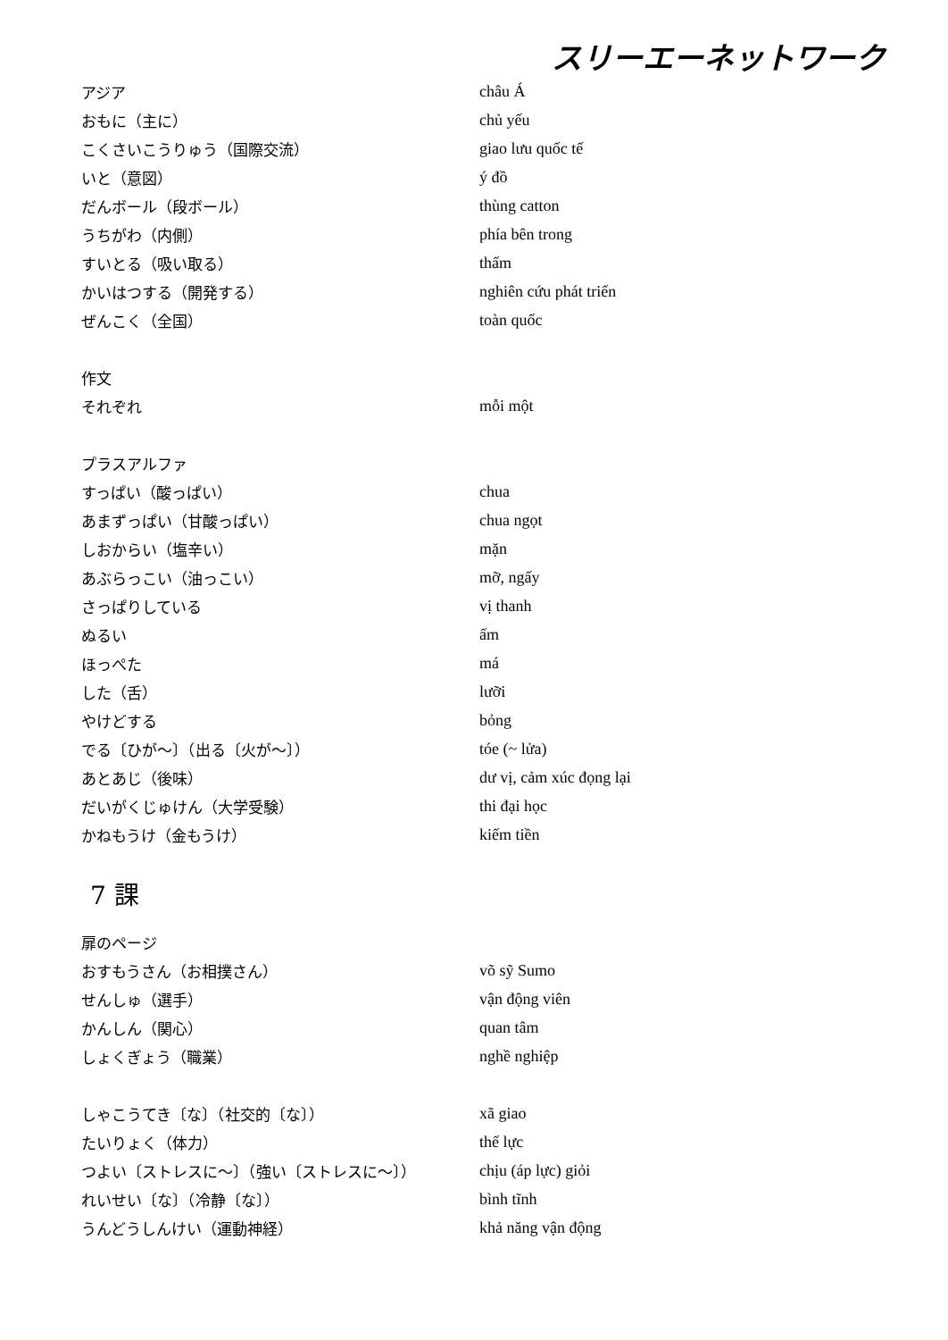スリーエーネットワーク
アジア châu Á
おもに（主に） chủ yếu
こくさいこうりゅう（国際交流） giao lưu quốc tế
いと（意図） ý đồ
だんボール（段ボール） thùng catton
うちがわ（内側） phía bên trong
すいとる（吸い取る） thấm
かいはつする（開発する） nghiên cứu phát triển
ぜんこく（全国） toàn quốc
作文
それぞれ mỗi một
プラスアルファ
すっぱい（酸っぱい） chua
あまずっぱい（甘酸っぱい） chua ngọt
しおからい（塩辛い） mặn
あぶらっこい（油っこい） mỡ, ngấy
さっぱりしている vị thanh
ぬるい ấm
ほっぺた má
した（舌） lưỡi
やけどする bỏng
でる〔ひが～〕（出る〔火が～〕） tóe (~ lửa)
あとあじ（後味） dư vị, cảm xúc đọng lại
だいがくじゅけん（大学受験） thi đại học
かねもうけ（金もうけ） kiếm tiền
7 課
扉のページ
おすもうさん（お相撲さん） võ sỹ Sumo
せんしゅ（選手） vận động viên
かんしん（関心） quan tâm
しょくぎょう（職業） nghề nghiệp
しゃこうてき〔な〕（社交的〔な〕） xã giao
たいりょく（体力） thể lực
つよい〔ストレスに～〕（強い〔ストレスに～〕） chịu (áp lực) giỏi
れいせい〔な〕（冷静〔な〕） bình tĩnh
うんどうしんけい（運動神経） khả năng vận động